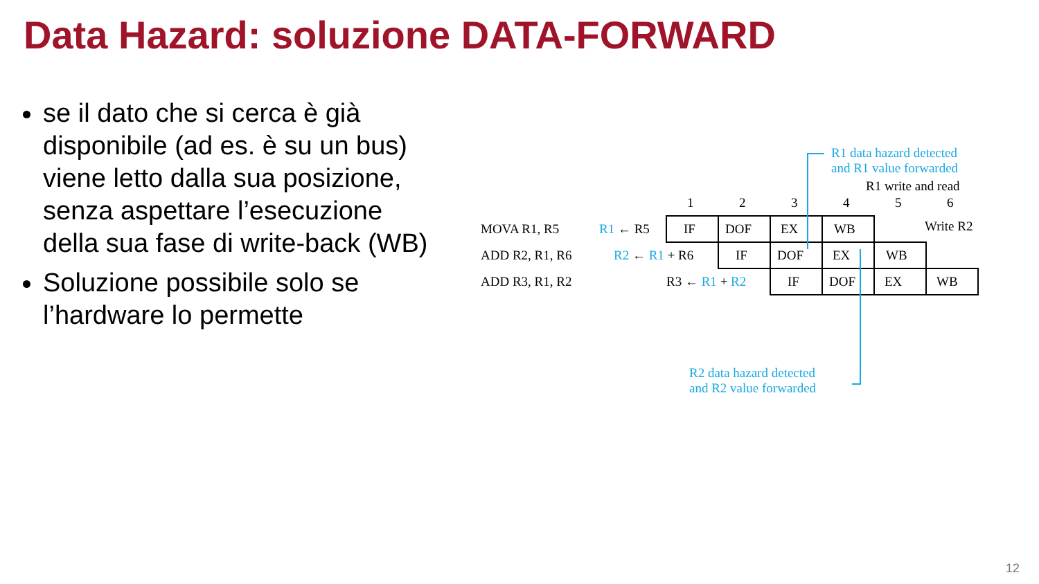Data Hazard: soluzione DATA-FORWARD
se il dato che si cerca è già disponibile (ad es. è su un bus) viene letto dalla sua posizione, senza aspettare l’esecuzione della sua fase di write-back (WB)
Soluzione possibile solo se l’hardware lo permette
R1 data hazard detected
and R1 value forwarded
R1 write and read
1 2 3 4 5 6
Write R2
MOVA R1, R5 R1 ← R5 IF DOF EX WB
ADD R2, R1, R6 R2 ← R1 + R6 IF DOF EX WB
ADD R3, R1, R2 R3 ← R1 + R2 IF DOF EX WB
R2 data hazard detected
and R2 value forwarded
12